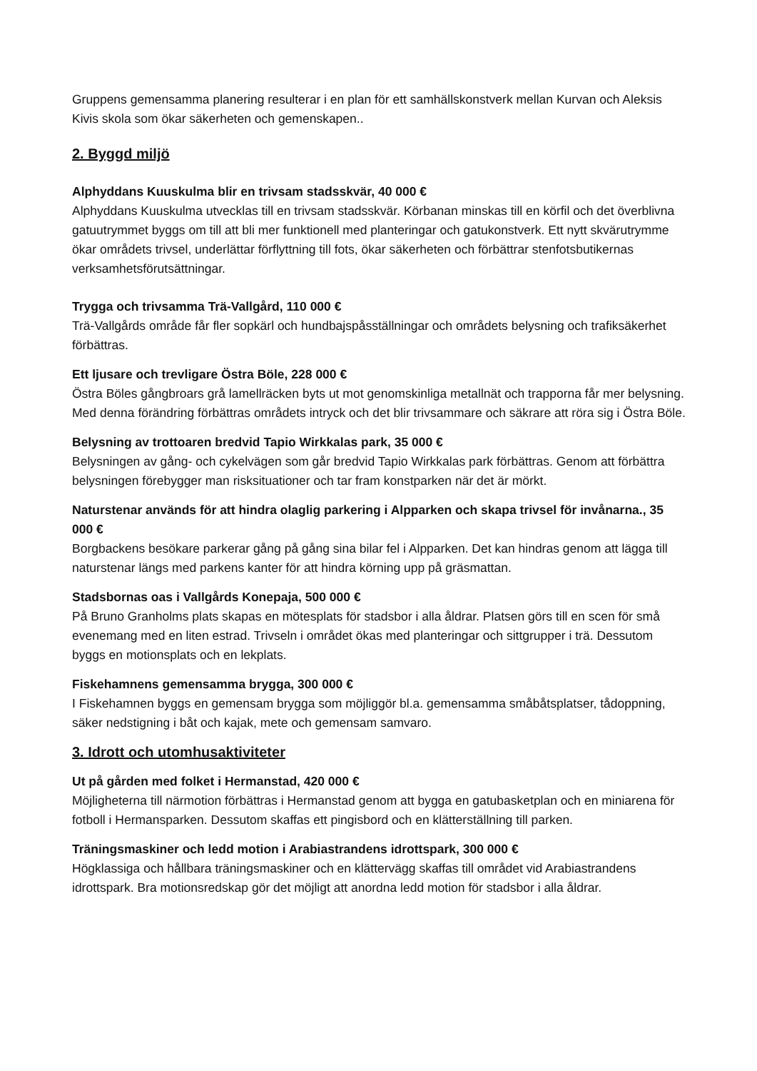Gruppens gemensamma planering resulterar i en plan för ett samhällskonstverk mellan Kurvan och Aleksis Kivis skola som ökar säkerheten och gemenskapen..
2. Byggd miljö
Alphyddans Kuuskulma blir en trivsam stadsskvär, 40 000 €
Alphyddans Kuuskulma utvecklas till en trivsam stadsskvär. Körbanan minskas till en körfil och det överblivna gatuutrymmet byggs om till att bli mer funktionell med planteringar och gatukonstverk. Ett nytt skvärutrymme ökar områdets trivsel, underlättar förflyttning till fots, ökar säkerheten och förbättrar stenfotsbutikernas verksamhetsförutsättningar.
Trygga och trivsamma Trä-Vallgård, 110 000 €
Trä-Vallgårds område får fler sopkärl och hundbajspåsställningar och områdets belysning och trafiksäkerhet förbättras.
Ett ljusare och trevligare Östra Böle, 228 000 €
Östra Böles gångbroars grå lamellräcken byts ut mot genomskinliga metallnät och trapporna får mer belysning. Med denna förändring förbättras områdets intryck och det blir trivsammare och säkrare att röra sig i Östra Böle.
Belysning av trottoaren bredvid Tapio Wirkkalas park, 35 000 €
Belysningen av gång- och cykelvägen som går bredvid Tapio Wirkkalas park förbättras. Genom att förbättra belysningen förebygger man risksituationer och tar fram konstparken när det är mörkt.
Naturstenar används för att hindra olaglig parkering i Alpparken och skapa trivsel för invånarna., 35 000 €
Borgbackens besökare parkerar gång på gång sina bilar fel i Alpparken. Det kan hindras genom att lägga till naturstenar längs med parkens kanter för att hindra körning upp på gräsmattan.
Stadsbornas oas i Vallgårds Konepaja, 500 000 €
På Bruno Granholms plats skapas en mötesplats för stadsbor i alla åldrar. Platsen görs till en scen för små evenemang med en liten estrad. Trivseln i området ökas med planteringar och sittgrupper i trä. Dessutom byggs en motionsplats och en lekplats.
Fiskehamnens gemensamma brygga, 300 000 €
I Fiskehamnen byggs en gemensam brygga som möjliggör bl.a. gemensamma småbåtsplatser, tådoppning, säker nedstigning i båt och kajak, mete och gemensam samvaro.
3. Idrott och utomhusaktiviteter
Ut på gården med folket i Hermanstad, 420 000 €
Möjligheterna till närmotion förbättras i Hermanstad genom att bygga en gatubasketplan och en miniarena för fotboll i Hermansparken. Dessutom skaffas ett pingisbord och en klätterställning till parken.
Träningsmaskiner och ledd motion i Arabiastrandens idrottspark, 300 000 €
Högklassiga och hållbara träningsmaskiner och en klättervägg skaffas till området vid Arabiastrandens idrottspark. Bra motionsredskap gör det möjligt att anordna ledd motion för stadsbor i alla åldrar.